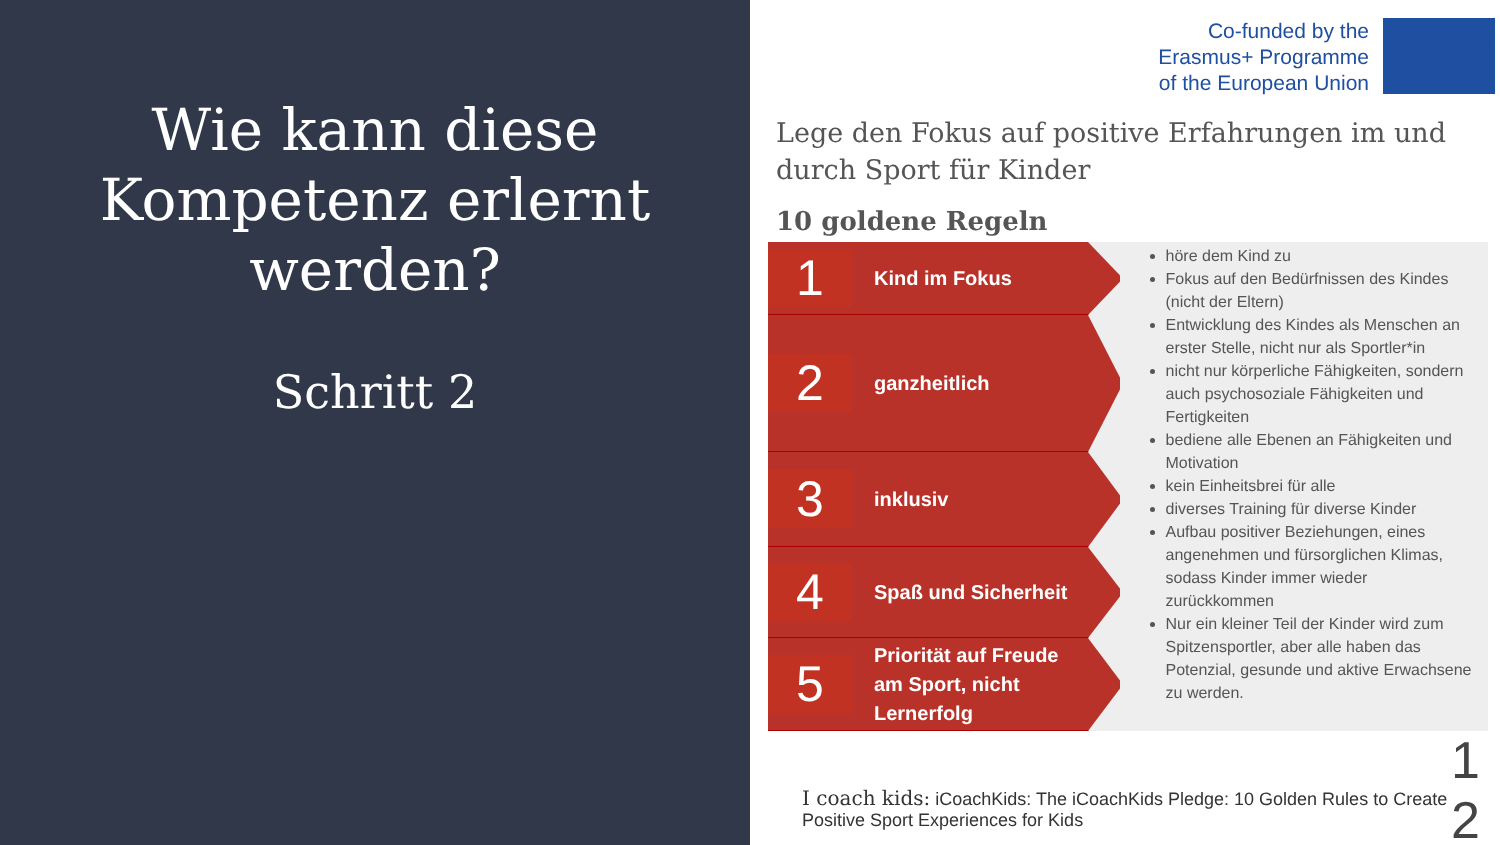Wie kann diese Kompetenz erlernt werden?
Schritt 2
Co-funded by the
Erasmus+ Programme
of the European Union
★ ★ ★ ★ ★ ★
Lege den Fokus auf positive Erfahrungen im und durch Sport für Kinder
10 goldene Regeln
1
Kind im Fokus
2
ganzheitlich
3
inklusiv
4
Spaß und Sicherheit
5
Priorität auf Freude am Sport, nicht Lernerfolg
höre dem Kind zu
Fokus auf den Bedürfnissen des Kindes (nicht der Eltern)
Entwicklung des Kindes als Menschen an erster Stelle, nicht nur als Sportler*in
nicht nur körperliche Fähigkeiten, sondern auch psychosoziale Fähigkeiten und Fertigkeiten
bediene alle Ebenen an Fähigkeiten und Motivation
kein Einheitsbrei für alle
diverses Training für diverse Kinder
Aufbau positiver Beziehungen, eines angenehmen und fürsorglichen Klimas, sodass Kinder immer wieder zurückkommen
Nur ein kleiner Teil der Kinder wird zum Spitzensportler, aber alle haben das Potenzial, gesunde und aktive Erwachsene zu werden.
I coach kids: iCoachKids: The iCoachKids Pledge: 10 Golden Rules to Create Positive Sport Experiences for Kids
1
2